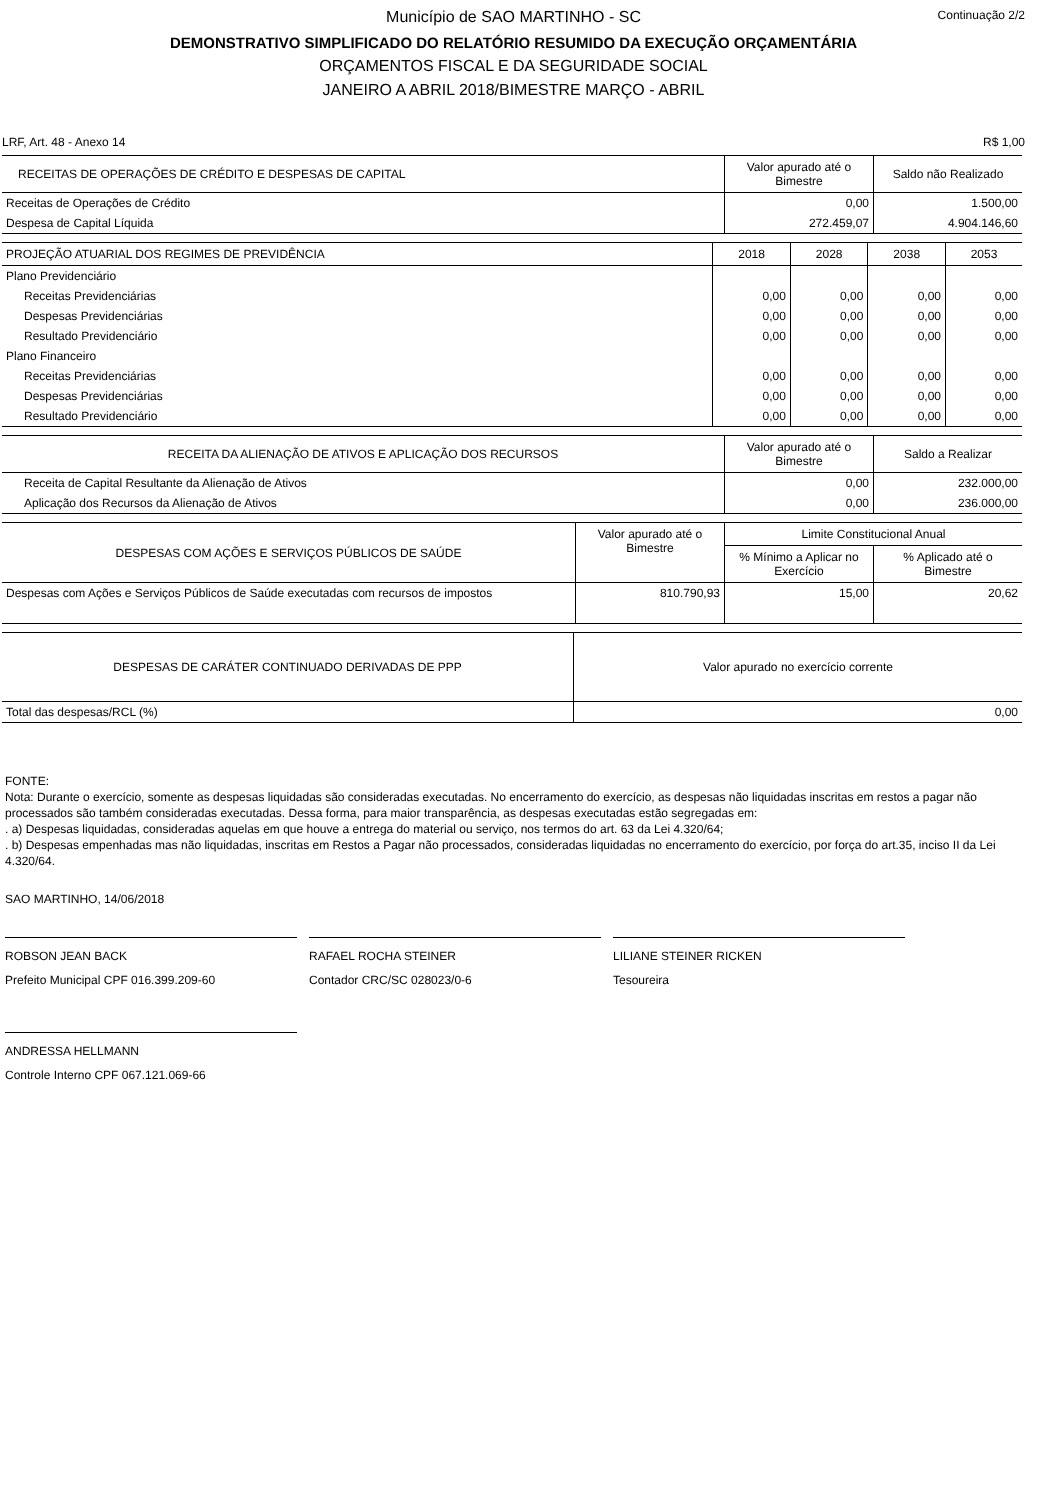Continuação 2/2
Município de SAO MARTINHO - SC
DEMONSTRATIVO SIMPLIFICADO DO RELATÓRIO RESUMIDO DA EXECUÇÃO ORÇAMENTÁRIA
ORÇAMENTOS FISCAL E DA SEGURIDADE SOCIAL
JANEIRO A ABRIL 2018/BIMESTRE MARÇO - ABRIL
LRF, Art. 48 - Anexo 14 R$ 1,00
| RECEITAS DE OPERAÇÕES DE CRÉDITO E DESPESAS DE CAPITAL | Valor apurado até o Bimestre | Saldo não Realizado |
| --- | --- | --- |
| Receitas de Operações de Crédito | 0,00 | 1.500,00 |
| Despesa de Capital Líquida | 272.459,07 | 4.904.146,60 |
| PROJEÇÃO ATUARIAL DOS REGIMES DE PREVIDÊNCIA | 2018 | 2028 | 2038 | 2053 |
| --- | --- | --- | --- | --- |
| Plano Previdenciário | | | | |
| Receitas Previdenciárias | 0,00 | 0,00 | 0,00 | 0,00 |
| Despesas Previdenciárias | 0,00 | 0,00 | 0,00 | 0,00 |
| Resultado Previdenciário | 0,00 | 0,00 | 0,00 | 0,00 |
| Plano Financeiro | | | | |
| Receitas Previdenciárias | 0,00 | 0,00 | 0,00 | 0,00 |
| Despesas Previdenciárias | 0,00 | 0,00 | 0,00 | 0,00 |
| Resultado Previdenciário | 0,00 | 0,00 | 0,00 | 0,00 |
| RECEITA DA ALIENAÇÃO DE ATIVOS E APLICAÇÃO DOS RECURSOS | Valor apurado até o Bimestre | Saldo a Realizar |
| --- | --- | --- |
| Receita de Capital Resultante da Alienação de Ativos | 0,00 | 232.000,00 |
| Aplicação dos Recursos da Alienação de Ativos | 0,00 | 236.000,00 |
| DESPESAS COM AÇÕES E SERVIÇOS PÚBLICOS DE SAÚDE | Valor apurado até o Bimestre | Limite Constitucional Anual | |
| --- | --- | --- | --- |
| | | % Mínimo a Aplicar no Exercício | % Aplicado até o Bimestre |
| Despesas com Ações e Serviços Públicos de Saúde executadas com recursos de impostos | 810.790,93 | 15,00 | 20,62 |
| DESPESAS DE CARÁTER CONTINUADO DERIVADAS DE PPP | Valor apurado no exercício corrente |
| --- | --- |
| Total das despesas/RCL (%) | 0,00 |
FONTE:
Nota: Durante o exercício, somente as despesas liquidadas são consideradas executadas. No encerramento do exercício, as despesas não liquidadas inscritas em restos a pagar não processados são também consideradas executadas. Dessa forma, para maior transparência, as despesas executadas estão segregadas em:
. a) Despesas liquidadas, consideradas aquelas em que houve a entrega do material ou serviço, nos termos do art. 63 da Lei 4.320/64;
. b) Despesas empenhadas mas não liquidadas, inscritas em Restos a Pagar não processados, consideradas liquidadas no encerramento do exercício, por força do art.35, inciso II da Lei 4.320/64.
SAO MARTINHO, 14/06/2018
ROBSON JEAN BACK
Prefeito Municipal CPF 016.399.209-60
RAFAEL ROCHA STEINER
Contador CRC/SC 028023/0-6
LILIANE STEINER RICKEN
Tesoureira
ANDRESSA HELLMANN
Controle Interno CPF 067.121.069-66